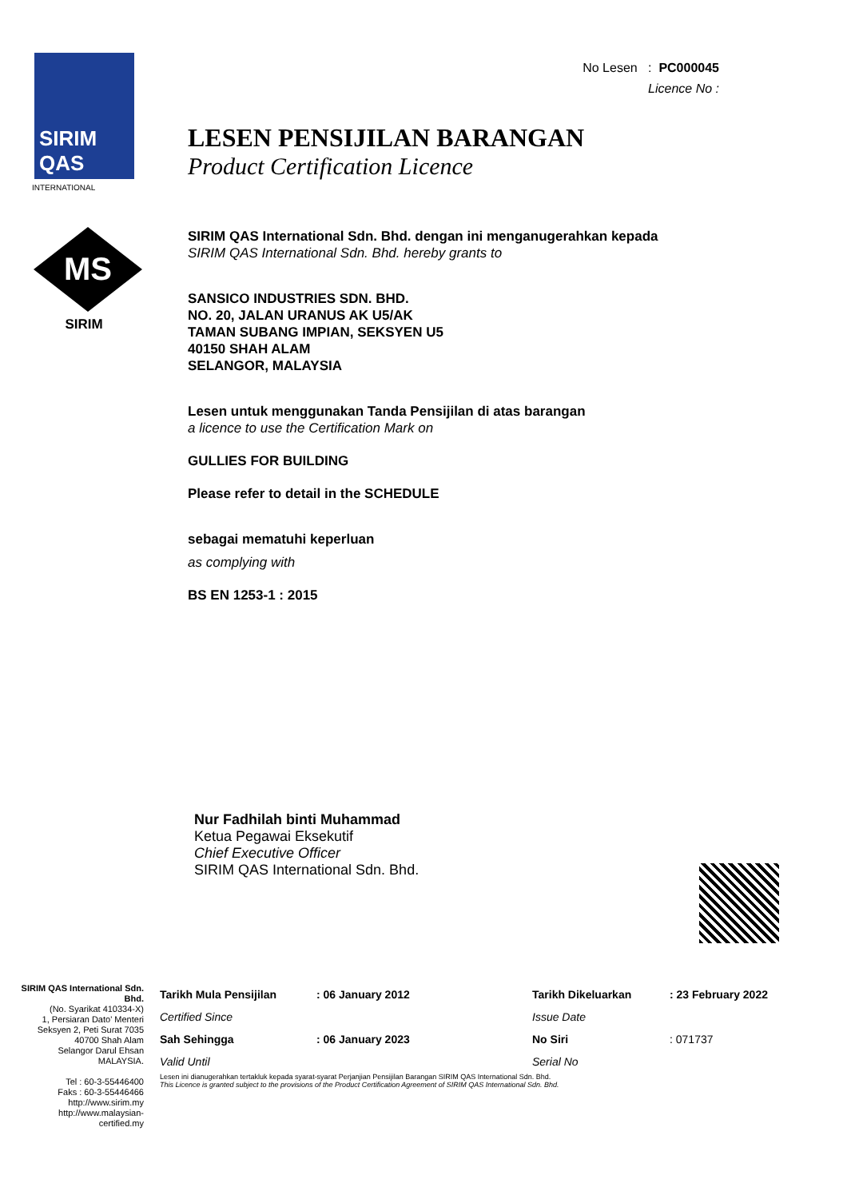SIRIM
QAS
INTERNATIONAL
MS
SIRIM
No Lesen : PC000045
Licence No :
LESEN PENSIJILAN BARANGAN
Product Certification Licence
SIRIM QAS International Sdn. Bhd. dengan ini menganugerahkan kepada
SIRIM QAS International Sdn. Bhd. hereby grants to
SANSICO INDUSTRIES SDN. BHD.
NO. 20, JALAN URANUS AK U5/AK
TAMAN SUBANG IMPIAN, SEKSYEN U5
40150 SHAH ALAM
SELANGOR, MALAYSIA
Lesen untuk menggunakan Tanda Pensijilan di atas barangan
a licence to use the Certification Mark on
GULLIES FOR BUILDING
Please refer to detail in the SCHEDULE
sebagai mematuhi keperluan
as complying with
BS EN 1253-1 : 2015
Nur Fadhilah binti Muhammad
Ketua Pegawai Eksekutif
Chief Executive Officer
SIRIM QAS International Sdn. Bhd.
SIRIM QAS International Sdn. Bhd.
(No. Syarikat 410334-X)
1, Persiaran Dato' Menteri
Seksyen 2, Peti Surat 7035
40700 Shah Alam
Selangor Darul Ehsan
MALAYSIA.
Tel : 60-3-55446400
Faks : 60-3-55446466
http://www.sirim.my
http://www.malaysian-certified.my
| Tarikh Mula Pensijilan | : 06 January 2012 | Tarikh Dikeluarkan | : 23 February 2022 |
| Certified Since | | Issue Date | |
| Sah Sehingga | : 06 January 2023 | No Siri | : 071737 |
| Valid Until | | Serial No | |
Lesen ini dianugerahkan tertakluk kepada syarat-syarat Perjanjian Pensijilan Barangan SIRIM QAS International Sdn. Bhd.
This Licence is granted subject to the provisions of the Product Certification Agreement of SIRIM QAS International Sdn. Bhd.